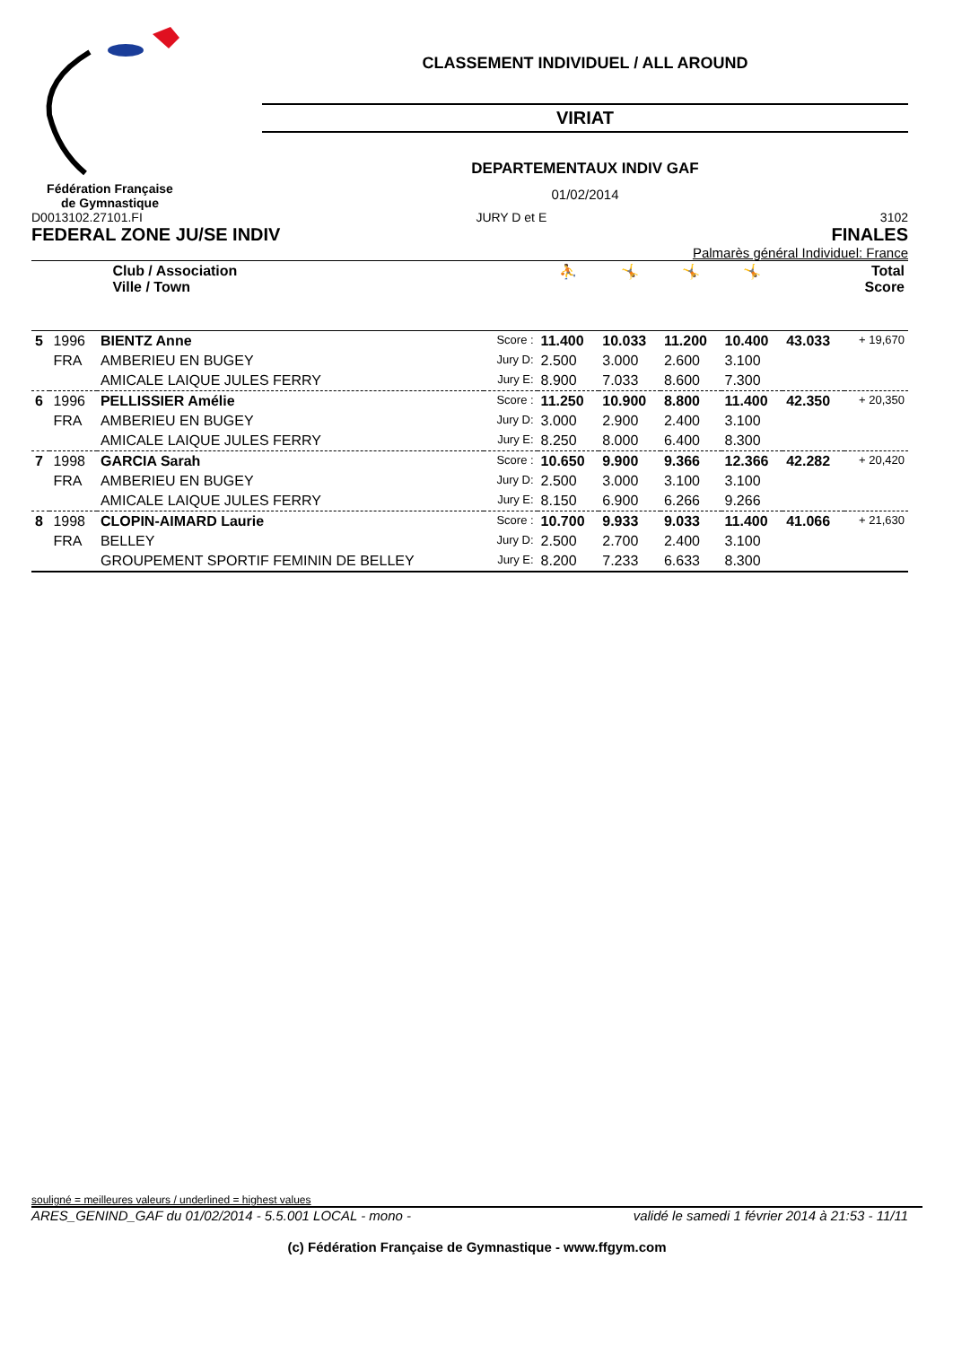Fédération Française
de Gymnastique
CLASSEMENT INDIVIDUEL / ALL AROUND
VIRIAT
DEPARTEMENTAUX INDIV GAF
01/02/2014
D0013102.27101.FI JURY D et E 3102
FEDERAL ZONE JU/SE INDIV FINALES
Palmarès général Individuel: France
| | Club / Association Ville / Town | | | ⛹ | 🤸 | 🤸 | 🤸 | Total Score | |
| --- | --- | --- | --- | --- | --- | --- | --- | --- | --- |
| 5 | 1996 | BIENTZ Anne | Score : | 11.400 | 10.033 | 11.200 | 10.400 | 43.033 | + 19,670 |
| | FRA | AMBERIEU EN BUGEY | Jury D: | 2.500 | 3.000 | 2.600 | 3.100 | | |
| | | AMICALE LAIQUE JULES FERRY | Jury E: | 8.900 | 7.033 | 8.600 | 7.300 | | |
| 6 | 1996 | PELLISSIER Amélie | Score : | 11.250 | 10.900 | 8.800 | 11.400 | 42.350 | + 20,350 |
| | FRA | AMBERIEU EN BUGEY | Jury D: | 3.000 | 2.900 | 2.400 | 3.100 | | |
| | | AMICALE LAIQUE JULES FERRY | Jury E: | 8.250 | 8.000 | 6.400 | 8.300 | | |
| 7 | 1998 | GARCIA Sarah | Score : | 10.650 | 9.900 | 9.366 | 12.366 | 42.282 | + 20,420 |
| | FRA | AMBERIEU EN BUGEY | Jury D: | 2.500 | 3.000 | 3.100 | 3.100 | | |
| | | AMICALE LAIQUE JULES FERRY | Jury E: | 8.150 | 6.900 | 6.266 | 9.266 | | |
| 8 | 1998 | CLOPIN-AIMARD Laurie | Score : | 10.700 | 9.933 | 9.033 | 11.400 | 41.066 | + 21,630 |
| | FRA | BELLEY | Jury D: | 2.500 | 2.700 | 2.400 | 3.100 | | |
| | | GROUPEMENT SPORTIF FEMININ DE BELLEY | Jury E: | 8.200 | 7.233 | 6.633 | 8.300 | | |
souligné = meilleures valeurs / underlined = highest values
ARES_GENIND_GAF du 01/02/2014 - 5.5.001 LOCAL - mono - validé le samedi 1 février 2014 à 21:53 - 11/11
(c) Fédération Française de Gymnastique - www.ffgym.com